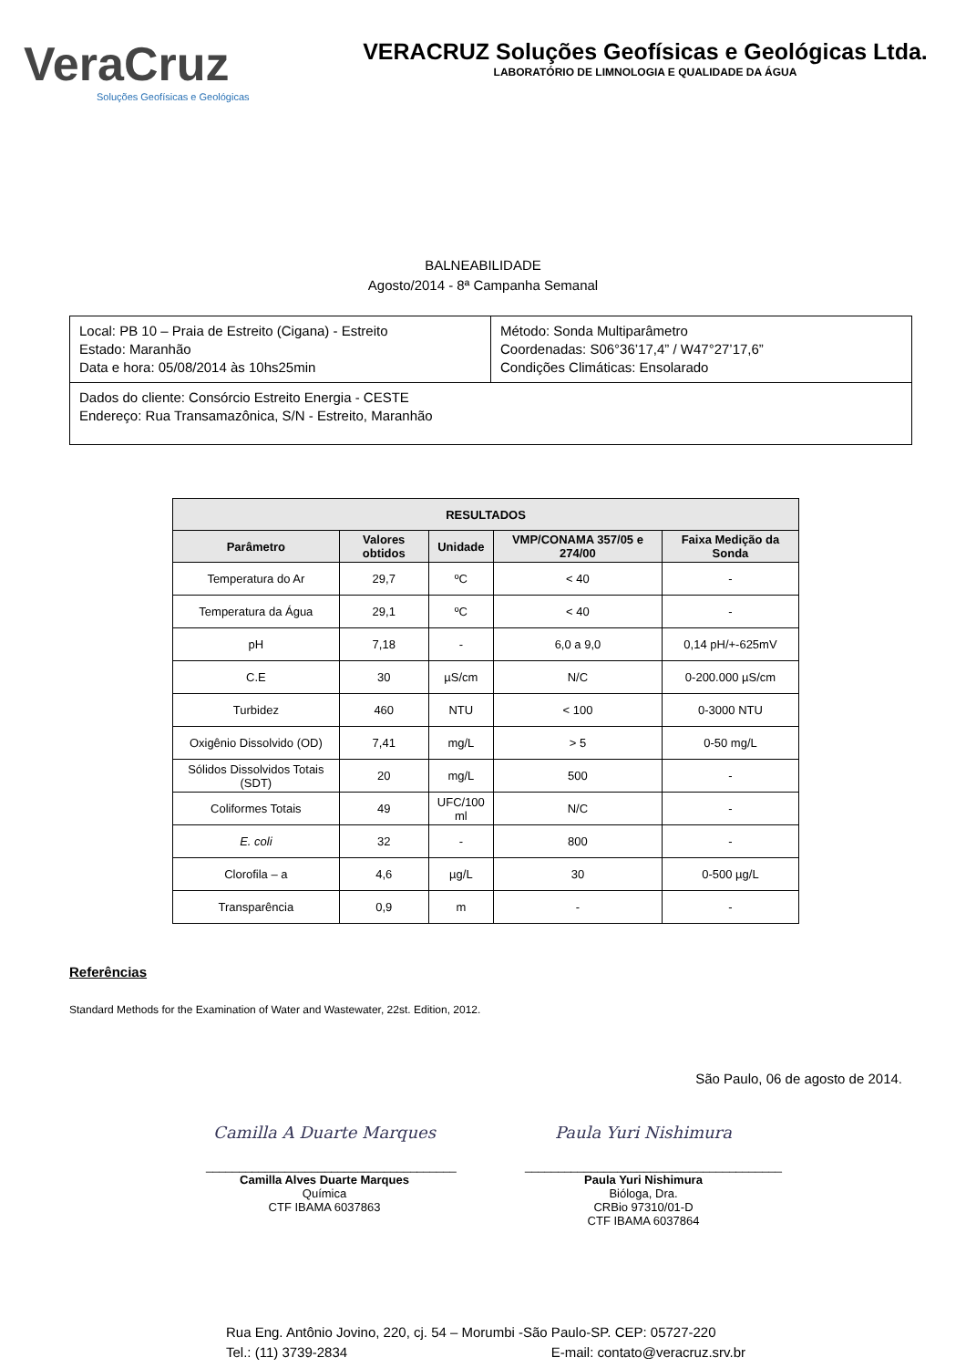VeraCruz
Soluções Geofísicas e Geológicas
VERACRUZ Soluções Geofísicas e Geológicas Ltda.
LABORATÓRIO DE LIMNOLOGIA E QUALIDADE DA ÁGUA
BALNEABILIDADE
Agosto/2014 - 8ª Campanha Semanal
| Local: PB 10 – Praia de Estreito (Cigana) - Estreito Estado: Maranhão Data e hora: 05/08/2014 às 10hs25min | Método: Sonda Multiparâmetro Coordenadas: S06°36’17,4” / W47°27’17,6” Condições Climáticas: Ensolarado |
| Dados do cliente: Consórcio Estreito Energia - CESTE Endereço: Rua Transamazônica, S/N - Estreito, Maranhão | |
| RESULTADOS | | | | |
| --- | --- | --- | --- | --- |
| Parâmetro | Valores obtidos | Unidade | VMP/CONAMA 357/05 e 274/00 | Faixa Medição da Sonda |
| Temperatura do Ar | 29,7 | ºC | < 40 | - |
| Temperatura da Água | 29,1 | ºC | < 40 | - |
| pH | 7,18 | - | 6,0 a 9,0 | 0,14 pH/+-625mV |
| C.E | 30 | µS/cm | N/C | 0-200.000 µS/cm |
| Turbidez | 460 | NTU | < 100 | 0-3000 NTU |
| Oxigênio Dissolvido (OD) | 7,41 | mg/L | > 5 | 0-50 mg/L |
| Sólidos Dissolvidos Totais (SDT) | 20 | mg/L | 500 | - |
| Coliformes Totais | 49 | UFC/100 ml | N/C | - |
| E. coli | 32 | - | 800 | - |
| Clorofila – a | 4,6 | µg/L | 30 | 0-500 µg/L |
| Transparência | 0,9 | m | - | - |
Referências
Standard Methods for the Examination of Water and Wastewater, 22st. Edition, 2012.
São Paulo, 06 de agosto de 2014.
Camilla A Duarte Marques
______________________________________
Camilla Alves Duarte Marques
Química
CTF IBAMA 6037863
Paula Yuri Nishimura
_______________________________________
Paula Yuri Nishimura
Bióloga, Dra.
CRBio 97310/01-D
CTF IBAMA 6037864
Rua Eng. Antônio Jovino, 220, cj. 54 – Morumbi -São Paulo-SP. CEP: 05727-220
Tel.: (11) 3739-2834 E-mail: contato@veracruz.srv.br